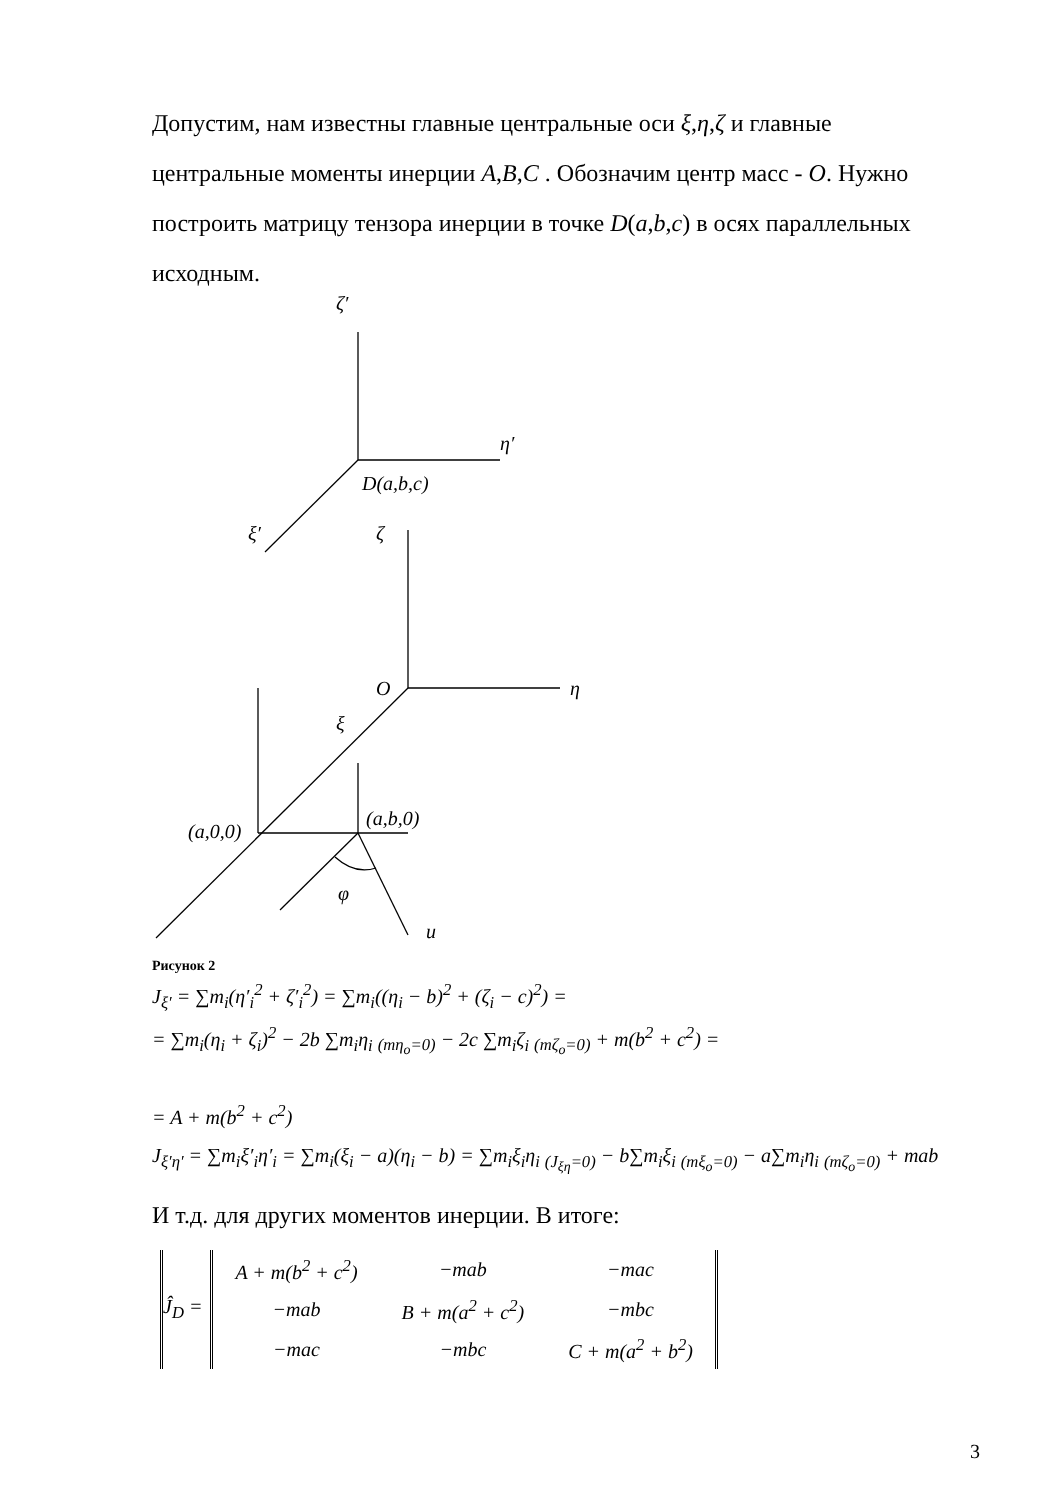Допустим, нам известны главные центральные оси ξ,η,ζ и главные центральные моменты инерции A,B,C . Обозначим центр масс - O. Нужно построить матрицу тензора инерции в точке D(a,b,c) в осях параллельных исходным.
ζ′
η′
D(a,b,c)
ξ′
ζ
O
η
ξ
(a,0,0)
(a,b,0)
φ
u
Рисунок 2
J<sub>ξ′</sub> = ∑m<sub>i</sub>(η′<sub>i</sub><sup>2</sup> + ζ′<sub>i</sub><sup>2</sup>) = ∑m<sub>i</sub>((η<sub>i</sub> − b)<sup>2</sup> + (ζ<sub>i</sub> − c)<sup>2</sup>) =
= ∑m<sub>i</sub>(η<sub>i</sub> + ζ<sub>i</sub>)<sup>2</sup> − 2b ∑m<sub>i</sub>η<sub>i</sub> <sub>(mη<sub>o</sub>=0)</sub> − 2c ∑m<sub>i</sub>ζ<sub>i</sub> <sub>(mζ<sub>o</sub>=0)</sub> + m(b<sup>2</sup> + c<sup>2</sup>) =
= A + m(b<sup>2</sup> + c<sup>2</sup>)
J<sub>ξ′η′</sub> = ∑m<sub>i</sub>ξ′<sub>i</sub>η′<sub>i</sub> = ∑m<sub>i</sub>(ξ<sub>i</sub> − a)(η<sub>i</sub> − b) = ∑m<sub>i</sub>ξ<sub>i</sub>η<sub>i</sub> <sub>(J<sub>ξη</sub>=0)</sub> − b∑m<sub>i</sub>ξ<sub>i</sub> <sub>(mξ<sub>o</sub>=0)</sub> − a∑m<sub>i</sub>η<sub>i</sub> <sub>(mζ<sub>o</sub>=0)</sub> + mab
И т.д. для других моментов инерции. В итоге:
| Ĵ<sub>D</sub> = | A + m(b<sup>2</sup> + c<sup>2</sup>) | −mab | −mac |
| | −mab | B + m(a<sup>2</sup> + c<sup>2</sup>) | −mbc |
| | −mac | −mbc | C + m(a<sup>2</sup> + b<sup>2</sup>) |
3